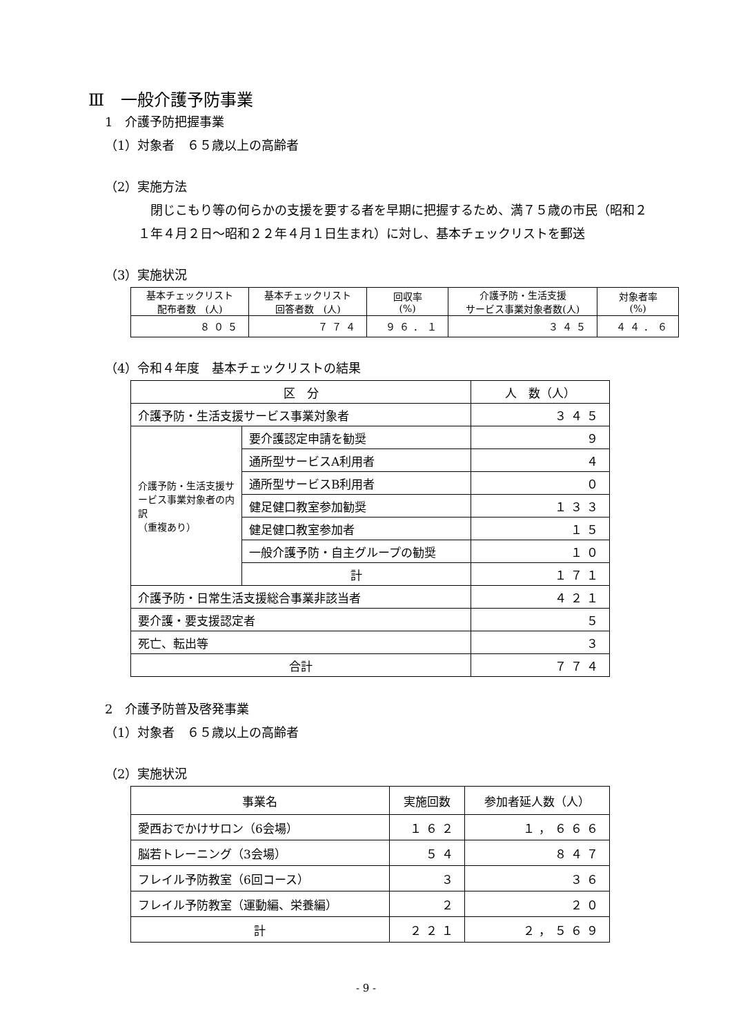Ⅲ　一般介護予防事業
1　介護予防把握事業
（1）対象者　６５歳以上の高齢者
（2）実施方法
　閉じこもり等の何らかの支援を要する者を早期に把握するため、満７５歳の市民（昭和２１年４月２日～昭和２２年４月１日生まれ）に対し、基本チェックリストを郵送
（3）実施状況
| 基本チェックリスト 配布者数 (人) | 基本チェックリスト 回答者数 (人) | 回収率 (%) | 介護予防・生活支援 サービス事業対象者数(人) | 対象者率 (%) |
| --- | --- | --- | --- | --- |
| ８０５ | ７７４ | ９６．１ | ３４５ | ４４．６ |
（4）令和４年度　基本チェックリストの結果
| 区 分 | | 人 数（人） |
| --- | --- | --- |
| 介護予防・生活支援サービス事業対象者 | | ３４５ |
| 介護予防・生活支援サービス事業対象者の内訳 （重複あり） | 要介護認定申請を勧奨 | ９ |
| | 通所型サービスA利用者 | ４ |
| | 通所型サービスB利用者 | ０ |
| | 健足健口教室参加勧奨 | １３３ |
| | 健足健口教室参加者 | １５ |
| | 一般介護予防・自主グループの勧奨 | １０ |
| | 計 | １７１ |
| 介護予防・日常生活支援総合事業非該当者 | | ４２１ |
| 要介護・要支援認定者 | | ５ |
| 死亡、転出等 | | ３ |
| 合計 | | ７７４ |
2　介護予防普及啓発事業
（1）対象者　６５歳以上の高齢者
（2）実施状況
| 事業名 | 実施回数 | 参加者延人数（人） |
| --- | --- | --- |
| 愛西おでかけサロン（6会場） | １６２ | １，６６６ |
| 脳若トレーニング（3会場） | ５４ | ８４７ |
| フレイル予防教室（6回コース） | ３ | ３６ |
| フレイル予防教室（運動編、栄養編） | ２ | ２０ |
| 計 | ２２１ | ２，５６９ |
- 9 -